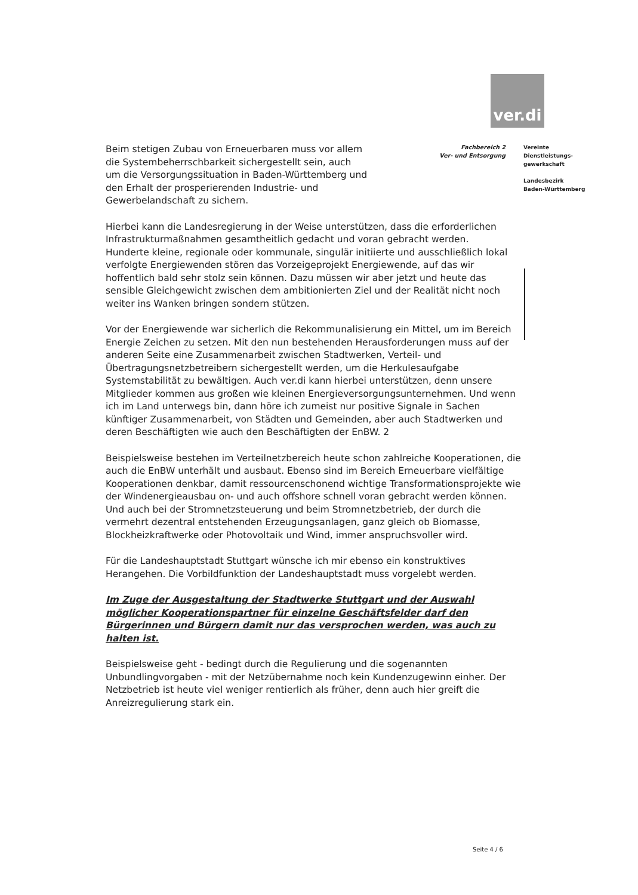ver.di
Beim stetigen Zubau von Erneuerbaren muss vor allem die Systembeherrschbarkeit sichergestellt sein, auch um die Versorgungssituation in Baden-Württemberg und den Erhalt der prosperierenden Industrie- und Gewerbelandschaft zu sichern.
Fachbereich 2
Ver- und Entsorgung
Vereinte
Dienstleistungs-
gewerkschaft
Landesbezirk
Baden-Württemberg
Hierbei kann die Landesregierung in der Weise unterstützen, dass die erforderlichen Infrastrukturmaßnahmen gesamtheitlich gedacht und voran gebracht werden.
Hunderte kleine, regionale oder kommunale, singulär initiierte und ausschließlich lokal verfolgte Energiewenden stören das Vorzeigeprojekt Energiewende, auf das wir hoffentlich bald sehr stolz sein können. Dazu müssen wir aber jetzt und heute das sensible Gleichgewicht zwischen dem ambitionierten Ziel und der Realität nicht noch weiter ins Wanken bringen sondern stützen.
Vor der Energiewende war sicherlich die Rekommunalisierung ein Mittel, um im Bereich Energie Zeichen zu setzen. Mit den nun bestehenden Herausforderungen muss auf der anderen Seite eine Zusammenarbeit zwischen Stadtwerken, Verteil- und Übertragungsnetzbetreibern sichergestellt werden, um die Herkulesaufgabe Systemstabilität zu bewältigen. Auch ver.di kann hierbei unterstützen, denn unsere Mitglieder kommen aus großen wie kleinen Energieversorgungsunternehmen. Und wenn ich im Land unterwegs bin, dann höre ich zumeist nur positive Signale in Sachen künftiger Zusammenarbeit, von Städten und Gemeinden, aber auch Stadtwerken und deren Beschäftigten wie auch den Beschäftigten der EnBW. 2
Beispielsweise bestehen im Verteilnetzbereich heute schon zahlreiche Kooperationen, die auch die EnBW unterhält und ausbaut. Ebenso sind im Bereich Erneuerbare vielfältige Kooperationen denkbar, damit ressourcenschonend wichtige Transformationsprojekte wie der Windenergieausbau on- und auch offshore schnell voran gebracht werden können. Und auch bei der Stromnetzsteuerung und beim Stromnetzbetrieb, der durch die vermehrt dezentral entstehenden Erzeugungsanlagen, ganz gleich ob Biomasse, Blockheizkraftwerke oder Photovoltaik und Wind, immer anspruchsvoller wird.
Für die Landeshauptstadt Stuttgart wünsche ich mir ebenso ein konstruktives Herangehen. Die Vorbildfunktion der Landeshauptstadt muss vorgelebt werden.
Im Zuge der Ausgestaltung der Stadtwerke Stuttgart und der Auswahl möglicher Kooperationspartner für einzelne Geschäftsfelder darf den Bürgerinnen und Bürgern damit nur das versprochen werden, was auch zu halten ist.
Beispielsweise geht - bedingt durch die Regulierung und die sogenannten Unbundlingvorgaben - mit der Netzübernahme noch kein Kundenzugewinn einher. Der Netzbetrieb ist heute viel weniger rentierlich als früher, denn auch hier greift die Anreizregulierung stark ein.
Seite 4 / 6